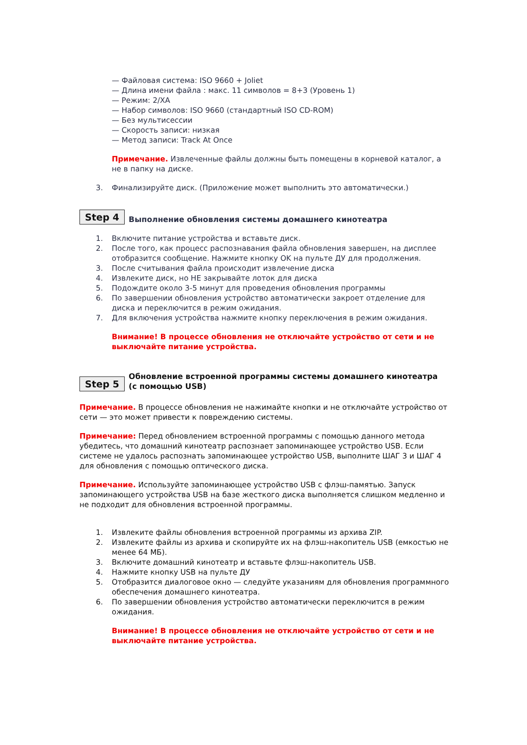— Файловая система: ISO 9660 + Joliet
— Длина имени файла : макс. 11 символов = 8+3 (Уровень 1)
— Режим: 2/XA
— Набор символов: ISO 9660 (стандартный ISO CD-ROM)
— Без мультисессии
— Скорость записи: низкая
— Метод записи: Track At Once
Примечание. Извлеченные файлы должны быть помещены в корневой каталог, а не в папку на диске.
3. Финализируйте диск. (Приложение может выполнить это автоматически.)
Step 4 Выполнение обновления системы домашнего кинотеатра
1. Включите питание устройства и вставьте диск.
2. После того, как процесс распознавания файла обновления завершен, на дисплее отобразится сообщение. Нажмите кнопку OK на пульте ДУ для продолжения.
3. После считывания файла происходит извлечение диска
4. Извлеките диск, но НЕ закрывайте лоток для диска
5. Подождите около 3-5 минут для проведения обновления программы
6. По завершении обновления устройство автоматически закроет отделение для диска и переключится в режим ожидания.
7. Для включения устройства нажмите кнопку переключения в режим ожидания.
Внимание! В процессе обновления не отключайте устройство от сети и не выключайте питание устройства.
Step 5 Обновление встроенной программы системы домашнего кинотеатра
(с помощью USB)
Примечание. В процессе обновления не нажимайте кнопки и не отключайте устройство от сети — это может привести к повреждению системы.
Примечание: Перед обновлением встроенной программы с помощью данного метода убедитесь, что домашний кинотеатр распознает запоминающее устройство USB. Если системе не удалось распознать запоминающее устройство USB, выполните ШАГ 3 и ШАГ 4 для обновления с помощью оптического диска.
Примечание. Используйте запоминающее устройство USB с флэш-памятью. Запуск запоминающего устройства USB на базе жесткого диска выполняется слишком медленно и не подходит для обновления встроенной программы.
1. Извлеките файлы обновления встроенной программы из архива ZIP.
2. Извлеките файлы из архива и скопируйте их на флэш-накопитель USB (емкостью не менее 64 МБ).
3. Включите домашний кинотеатр и вставьте флэш-накопитель USB.
4. Нажмите кнопку USB на пульте ДУ
5. Отобразится диалоговое окно — следуйте указаниям для обновления программного обеспечения домашнего кинотеатра.
6. По завершении обновления устройство автоматически переключится в режим ожидания.
Внимание! В процессе обновления не отключайте устройство от сети и не выключайте питание устройства.